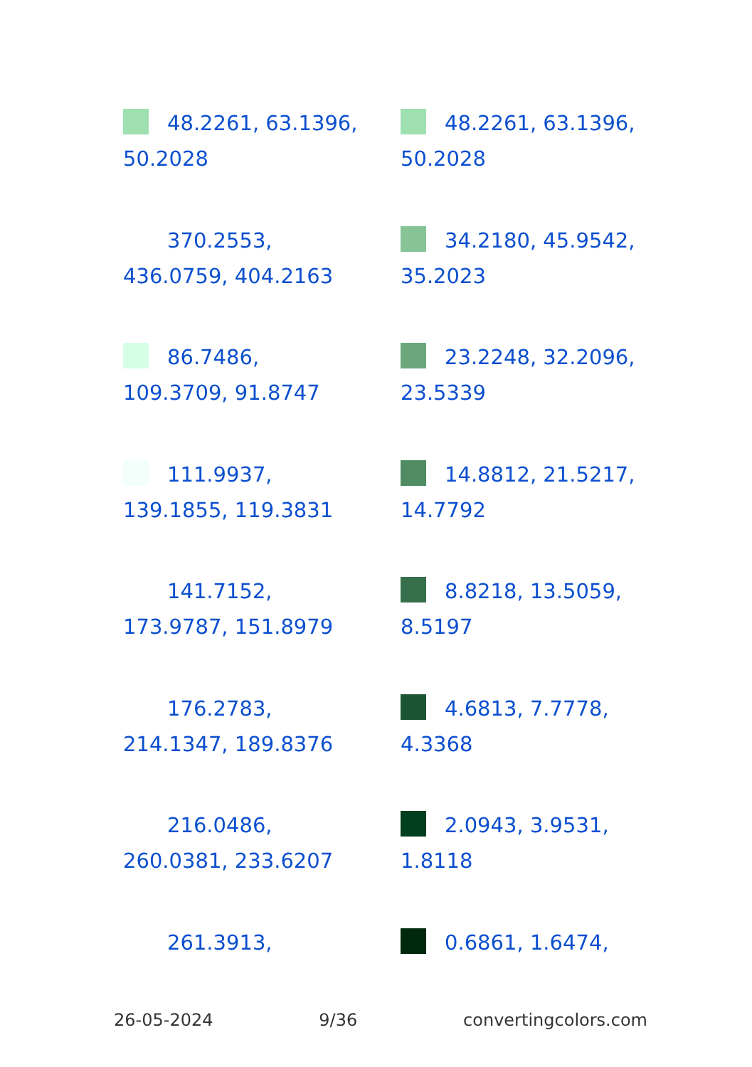48.2261, 63.1396, 50.2028
48.2261, 63.1396, 50.2028
370.2553, 436.0759, 404.2163
34.2180, 45.9542, 35.2023
86.7486, 109.3709, 91.8747
23.2248, 32.2096, 23.5339
111.9937, 139.1855, 119.3831
14.8812, 21.5217, 14.7792
141.7152, 173.9787, 151.8979
8.8218, 13.5059, 8.5197
176.2783, 214.1347, 189.8376
4.6813, 7.7778, 4.3368
216.0486, 260.0381, 233.6207
2.0943, 3.9531, 1.8118
261.3913,
0.6861, 1.6474,
26-05-2024 9/36 convertingcolors.com